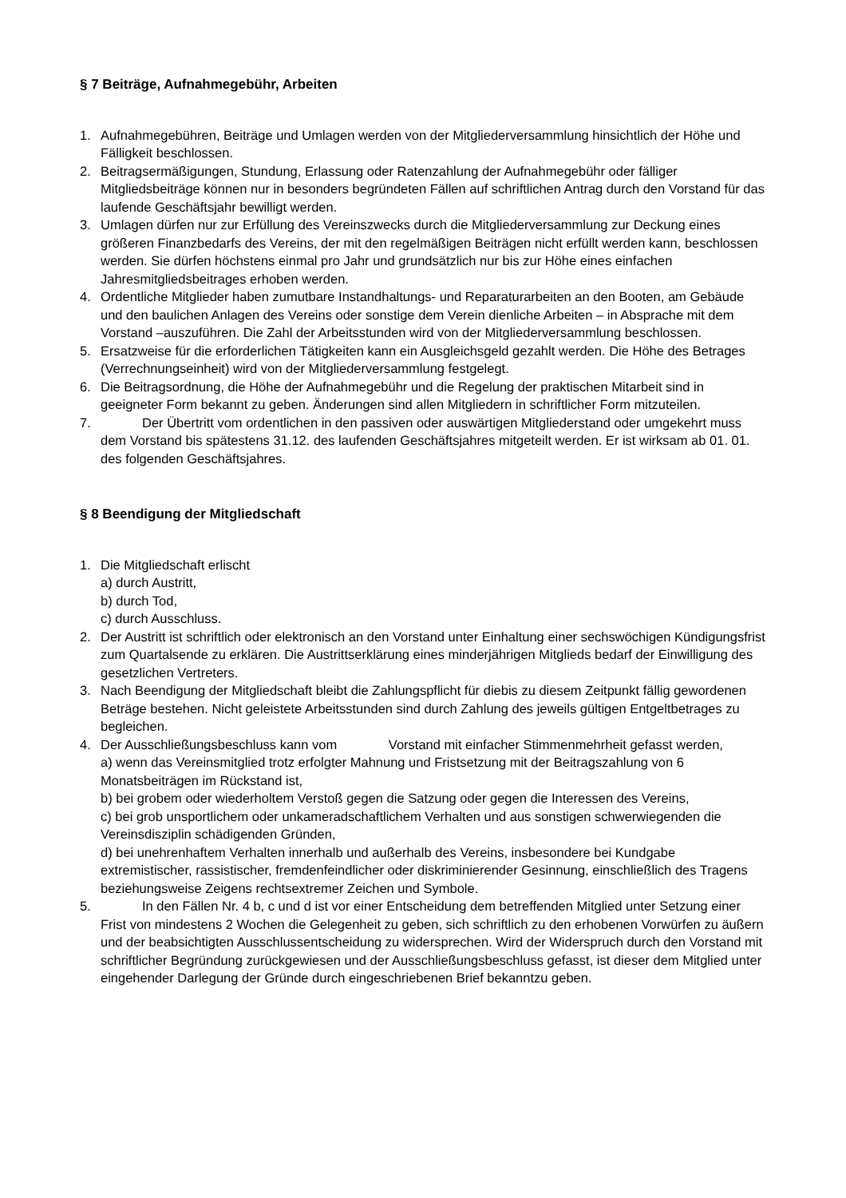§ 7 Beiträge, Aufnahmegebühr, Arbeiten
1. Aufnahmegebühren, Beiträge und Umlagen werden von der Mitgliederversammlung hinsichtlich der Höhe und Fälligkeit beschlossen.
2. Beitragsermäßigungen, Stundung, Erlassung oder Ratenzahlung der Aufnahmegebühr oder fälliger Mitgliedsbeiträge können nur in besonders begründeten Fällen auf schriftlichen Antrag durch den Vorstand für das laufende Geschäftsjahr bewilligt werden.
3. Umlagen dürfen nur zur Erfüllung des Vereinszwecks durch die Mitgliederversammlung zur Deckung eines größeren Finanzbedarfs des Vereins, der mit den regelmäßigen Beiträgen nicht erfüllt werden kann, beschlossen werden. Sie dürfen höchstens einmal pro Jahr und grundsätzlich nur bis zur Höhe eines einfachen Jahresmitgliedsbeitrages erhoben werden.
4. Ordentliche Mitglieder haben zumutbare Instandhaltungs- und Reparaturarbeiten an den Booten, am Gebäude und den baulichen Anlagen des Vereins oder sonstige dem Verein dienliche Arbeiten – in Absprache mit dem Vorstand –auszuführen. Die Zahl der Arbeitsstunden wird von der Mitgliederversammlung beschlossen.
5. Ersatzweise für die erforderlichen Tätigkeiten kann ein Ausgleichsgeld gezahlt werden. Die Höhe des Betrages (Verrechnungseinheit) wird von der Mitgliederversammlung festgelegt.
6. Die Beitragsordnung, die Höhe der Aufnahmegebühr und die Regelung der praktischen Mitarbeit sind in geeigneter Form bekannt zu geben. Änderungen sind allen Mitgliedern in schriftlicher Form mitzuteilen.
7. Der Übertritt vom ordentlichen in den passiven oder auswärtigen Mitgliederstand oder umgekehrt muss dem Vorstand bis spätestens 31.12. des laufenden Geschäftsjahres mitgeteilt werden. Er ist wirksam ab 01. 01. des folgenden Geschäftsjahres.
§ 8 Beendigung der Mitgliedschaft
1. Die Mitgliedschaft erlischt
a) durch Austritt,
b) durch Tod,
c) durch Ausschluss.
2. Der Austritt ist schriftlich oder elektronisch an den Vorstand unter Einhaltung einer sechswöchigen Kündigungsfrist zum Quartalsende zu erklären. Die Austrittserklärung eines minderjährigen Mitglieds bedarf der Einwilligung des gesetzlichen Vertreters.
3. Nach Beendigung der Mitgliedschaft bleibt die Zahlungspflicht für diebis zu diesem Zeitpunkt fällig gewordenen Beträge bestehen. Nicht geleistete Arbeitsstunden sind durch Zahlung des jeweils gültigen Entgeltbetrages zu begleichen.
4. Der Ausschließungsbeschluss kann vom Vorstand mit einfacher Stimmenmehrheit gefasst werden,
a) wenn das Vereinsmitglied trotz erfolgter Mahnung und Fristsetzung mit der Beitragszahlung von 6 Monatsbeiträgen im Rückstand ist,
b) bei grobem oder wiederholtem Verstoß gegen die Satzung oder gegen die Interessen des Vereins,
c) bei grob unsportlichem oder unkameradschaftlichem Verhalten und aus sonstigen schwerwiegenden die Vereinsdisziplin schädigenden Gründen,
d) bei unehrenhaftem Verhalten innerhalb und außerhalb des Vereins, insbesondere bei Kundgabe extremistischer, rassistischer, fremdenfeindlicher oder diskriminierender Gesinnung, einschließlich des Tragens beziehungsweise Zeigens rechtsextremer Zeichen und Symbole.
5. In den Fällen Nr. 4 b, c und d ist vor einer Entscheidung dem betreffenden Mitglied unter Setzung einer Frist von mindestens 2 Wochen die Gelegenheit zu geben, sich schriftlich zu den erhobenen Vorwürfen zu äußern und der beabsichtigten Ausschlussentscheidung zu widersprechen. Wird der Widerspruch durch den Vorstand mit schriftlicher Begründung zurückgewiesen und der Ausschließungsbeschluss gefasst, ist dieser dem Mitglied unter eingehender Darlegung der Gründe durch eingeschriebenen Brief bekanntzu geben.